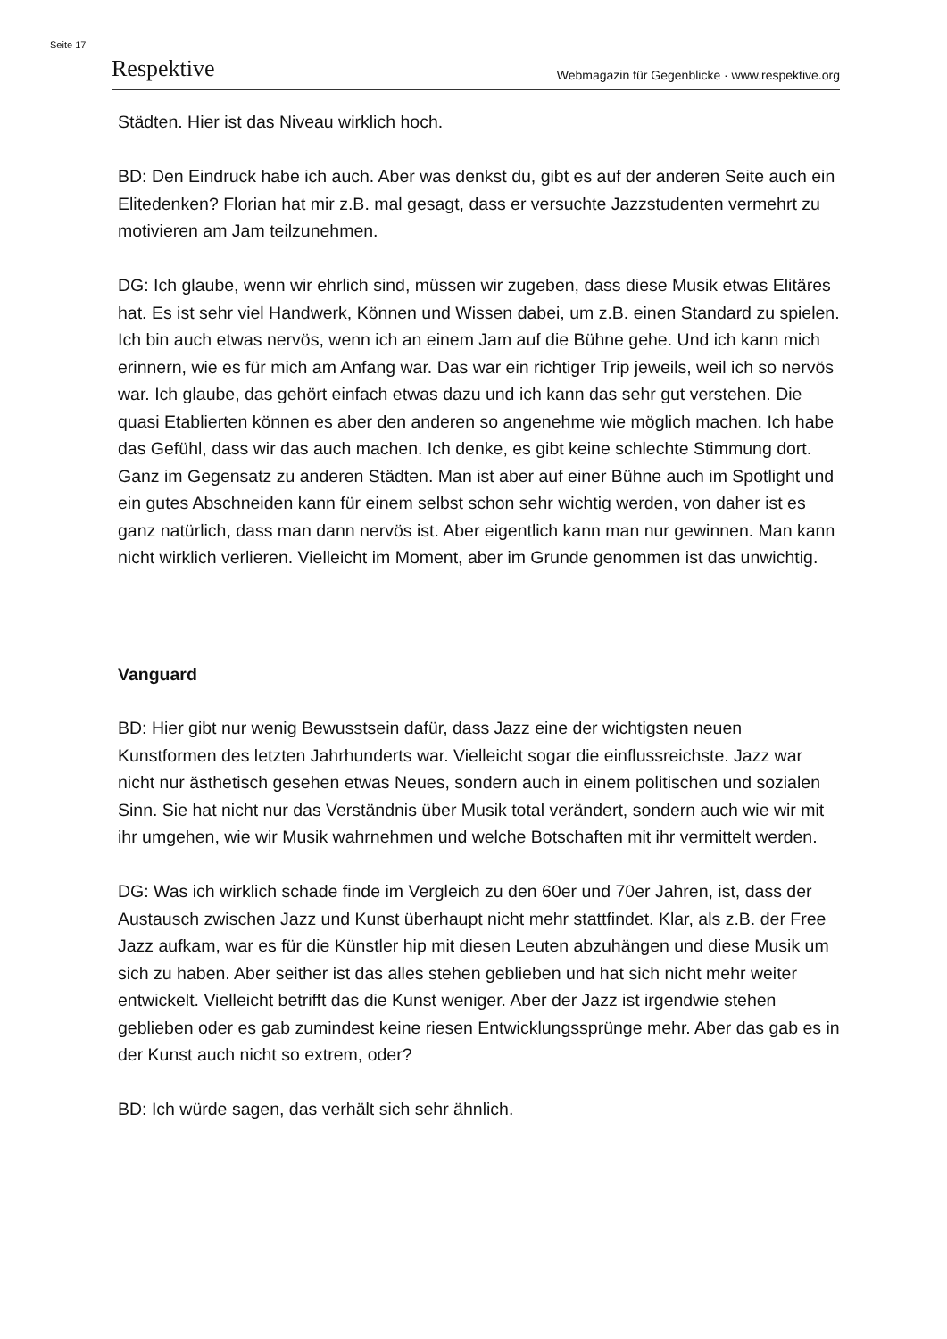Seite 17
Respektive Webmagazin für Gegenblicke · www.respektive.org
Städten. Hier ist das Niveau wirklich hoch.
BD: Den Eindruck habe ich auch. Aber was denkst du, gibt es auf der anderen Seite auch ein Elitedenken? Florian hat mir z.B. mal gesagt, dass er versuchte Jazzstudenten vermehrt zu motivieren am Jam teilzunehmen.
DG: Ich glaube, wenn wir ehrlich sind, müssen wir zugeben, dass diese Musik etwas Elitäres hat. Es ist sehr viel Handwerk, Können und Wissen dabei, um z.B. einen Standard zu spielen. Ich bin auch etwas nervös, wenn ich an einem Jam auf die Bühne gehe. Und ich kann mich erinnern, wie es für mich am Anfang war. Das war ein richtiger Trip jeweils, weil ich so nervös war. Ich glaube, das gehört einfach etwas dazu und ich kann das sehr gut verstehen. Die quasi Etablierten können es aber den anderen so angenehme wie möglich machen. Ich habe das Gefühl, dass wir das auch machen. Ich denke, es gibt keine schlechte Stimmung dort. Ganz im Gegensatz zu anderen Städten. Man ist aber auf einer Bühne auch im Spotlight und ein gutes Abschneiden kann für einem selbst schon sehr wichtig werden, von daher ist es ganz natürlich, dass man dann nervös ist. Aber eigentlich kann man nur gewinnen. Man kann nicht wirklich verlieren. Vielleicht im Moment, aber im Grunde genommen ist das unwichtig.
Vanguard
BD: Hier gibt nur wenig Bewusstsein dafür, dass Jazz eine der wichtigsten neuen Kunstformen des letzten Jahrhunderts war. Vielleicht sogar die einflussreichste. Jazz war nicht nur ästhetisch gesehen etwas Neues, sondern auch in einem politischen und sozialen Sinn. Sie hat nicht nur das Verständnis über Musik total verändert, sondern auch wie wir mit ihr umgehen, wie wir Musik wahrnehmen und welche Botschaften mit ihr vermittelt werden.
DG: Was ich wirklich schade finde im Vergleich zu den 60er und 70er Jahren, ist, dass der Austausch zwischen Jazz und Kunst überhaupt nicht mehr stattfindet. Klar, als z.B. der Free Jazz aufkam, war es für die Künstler hip mit diesen Leuten abzuhängen und diese Musik um sich zu haben. Aber seither ist das alles stehen geblieben und hat sich nicht mehr weiter entwickelt. Vielleicht betrifft das die Kunst weniger. Aber der Jazz ist irgendwie stehen geblieben oder es gab zumindest keine riesen Entwicklungssprünge mehr. Aber das gab es in der Kunst auch nicht so extrem, oder?
BD: Ich würde sagen, das verhält sich sehr ähnlich.